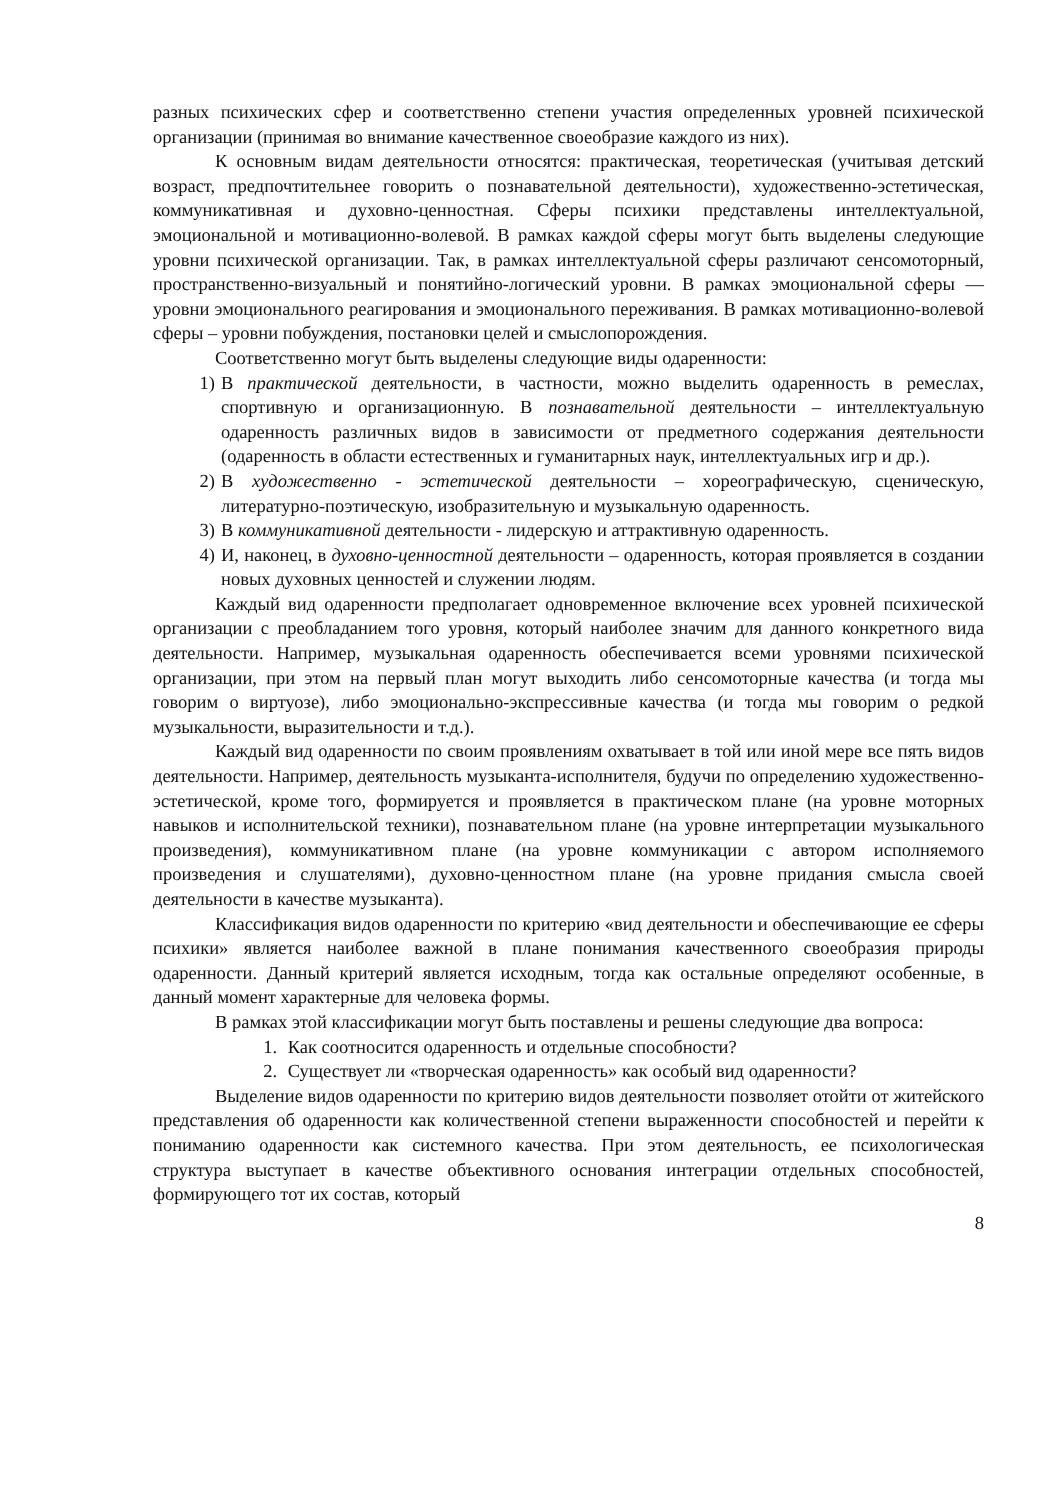разных психических сфер и соответственно степени участия определенных уровней психической организации (принимая во внимание качественное своеобразие каждого из них).
К основным видам деятельности относятся: практическая, теоретическая (учитывая детский возраст, предпочтительнее говорить о познавательной деятельности), художественно-эстетическая, коммуникативная и духовно-ценностная. Сферы психики представлены интеллектуальной, эмоциональной и мотивационно-волевой. В рамках каждой сферы могут быть выделены следующие уровни психической организации. Так, в рамках интеллектуальной сферы различают сенсомоторный, пространственно-визуальный и понятийно-логический уровни. В рамках эмоциональной сферы — уровни эмоционального реагирования и эмоционального переживания. В рамках мотивационно-волевой сферы – уровни побуждения, постановки целей и смыслопорождения.
Соответственно могут быть выделены следующие виды одаренности:
1) В практической деятельности, в частности, можно выделить одаренность в ремеслах, спортивную и организационную. В познавательной деятельности – интеллектуальную одаренность различных видов в зависимости от предметного содержания деятельности (одаренность в области естественных и гуманитарных наук, интеллектуальных игр и др.).
2) В художественно - эстетической деятельности – хореографическую, сценическую, литературно-поэтическую, изобразительную и музыкальную одаренность.
3) В коммуникативной деятельности - лидерскую и аттрактивную одаренность.
4) И, наконец, в духовно-ценностной деятельности – одаренность, которая проявляется в создании новых духовных ценностей и служении людям.
Каждый вид одаренности предполагает одновременное включение всех уровней психической организации с преобладанием того уровня, который наиболее значим для данного конкретного вида деятельности. Например, музыкальная одаренность обеспечивается всеми уровнями психической организации, при этом на первый план могут выходить либо сенсомоторные качества (и тогда мы говорим о виртуозе), либо эмоционально-экспрессивные качества (и тогда мы говорим о редкой музыкальности, выразительности и т.д.).
Каждый вид одаренности по своим проявлениям охватывает в той или иной мере все пять видов деятельности. Например, деятельность музыканта-исполнителя, будучи по определению художественно-эстетической, кроме того, формируется и проявляется в практическом плане (на уровне моторных навыков и исполнительской техники), познавательном плане (на уровне интерпретации музыкального произведения), коммуникативном плане (на уровне коммуникации с автором исполняемого произведения и слушателями), духовно-ценностном плане (на уровне придания смысла своей деятельности в качестве музыканта).
Классификация видов одаренности по критерию «вид деятельности и обеспечивающие ее сферы психики» является наиболее важной в плане понимания качественного своеобразия природы одаренности. Данный критерий является исходным, тогда как остальные определяют особенные, в данный момент характерные для человека формы.
В рамках этой классификации могут быть поставлены и решены следующие два вопроса:
1. Как соотносится одаренность и отдельные способности?
2. Существует ли «творческая одаренность» как особый вид одаренности?
Выделение видов одаренности по критерию видов деятельности позволяет отойти от житейского представления об одаренности как количественной степени выраженности способностей и перейти к пониманию одаренности как системного качества. При этом деятельность, ее психологическая структура выступает в качестве объективного основания интеграции отдельных способностей, формирующего тот их состав, который
8